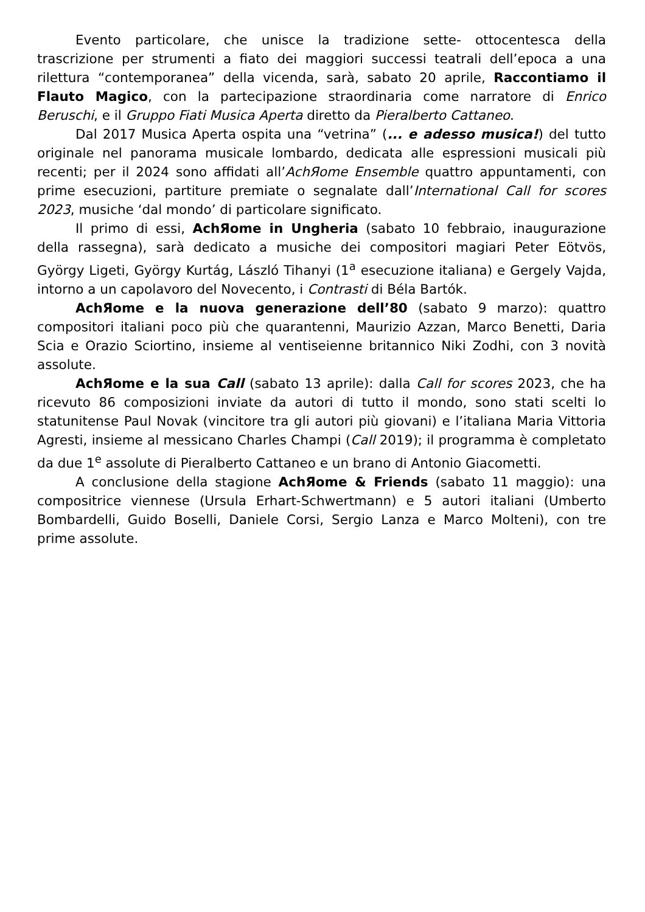Evento particolare, che unisce la tradizione sette- ottocentesca della trascrizione per strumenti a fiato dei maggiori successi teatrali dell’epoca a una rilettura “contemporanea” della vicenda, sarà, sabato 20 aprile, Raccontiamo il Flauto Magico, con la partecipazione straordinaria come narratore di Enrico Beruschi, e il Gruppo Fiati Musica Aperta diretto da Pieralberto Cattaneo.
Dal 2017 Musica Aperta ospita una “vetrina” (... e adesso musica!) del tutto originale nel panorama musicale lombardo, dedicata alle espressioni musicali più recenti; per il 2024 sono affidati all’AchЯome Ensemble quattro appuntamenti, con prime esecuzioni, partiture premiate o segnalate dall’International Call for scores 2023, musiche ‘dal mondo’ di particolare significato.
Il primo di essi, AchЯome in Ungheria (sabato 10 febbraio, inaugurazione della rassegna), sarà dedicato a musiche dei compositori magiari Peter Eötvös, György Ligeti, György Kurtág, László Tihanyi (1<sup>a</sup> esecuzione italiana) e Gergely Vajda, intorno a un capolavoro del Novecento, i Contrasti di Béla Bartók.
AchЯome e la nuova generazione dell’80 (sabato 9 marzo): quattro compositori italiani poco più che quarantenni, Maurizio Azzan, Marco Benetti, Daria Scia e Orazio Sciortino, insieme al ventiseienne britannico Niki Zodhi, con 3 novità assolute.
AchЯome e la sua Call (sabato 13 aprile): dalla Call for scores 2023, che ha ricevuto 86 composizioni inviate da autori di tutto il mondo, sono stati scelti lo statunitense Paul Novak (vincitore tra gli autori più giovani) e l’italiana Maria Vittoria Agresti, insieme al messicano Charles Champi (Call 2019); il programma è completato da due 1<sup>e</sup> assolute di Pieralberto Cattaneo e un brano di Antonio Giacometti.
A conclusione della stagione AchЯome & Friends (sabato 11 maggio): una compositrice viennese (Ursula Erhart-Schwertmann) e 5 autori italiani (Umberto Bombardelli, Guido Boselli, Daniele Corsi, Sergio Lanza e Marco Molteni), con tre prime assolute.